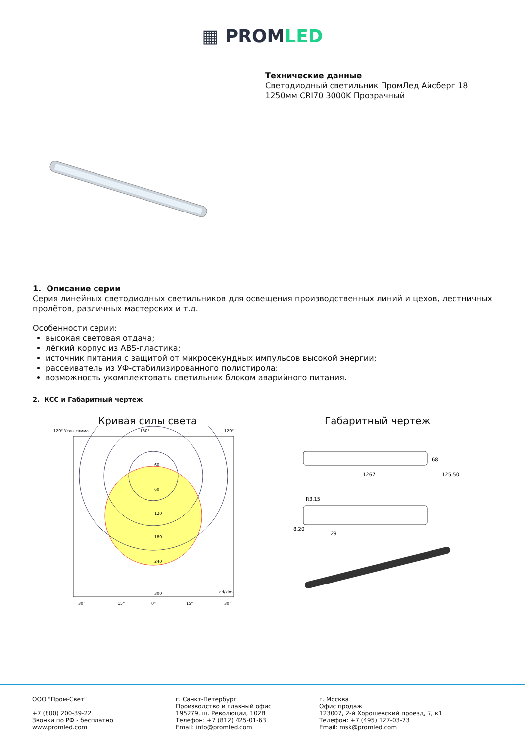▦ PROMLED
Технические данные
Светодиодный светильник ПромЛед Айсберг 18
1250мм CRI70 3000K Прозрачный
1. Описание серии
Серия линейных светодиодных светильников для освещения производственных линий и цехов, лестничных пролётов, различных мастерских и т.д.
Особенности серии:
высокая световая отдача;
лёгкий корпус из ABS-пластика;
источник питания с защитой от микросекундных импульсов высокой энергии;
рассеиватель из УФ-стабилизированного полистирола;
возможность укомплектовать светильник блоком аварийного питания.
2. КСС и Габаритный чертеж
Кривая силы света
120° Углы гамма
180°
120°
60
60
120
180
240
300
cd/klm
30°
15°
0°
15°
30°
Габаритный чертеж
1267
68
125,50
R3,15
8,20
29
ООО "Пром-Свет"
+7 (800) 200-39-22
Звонки по РФ - бесплатно
www.promled.com
г. Санкт-Петербург
Производство и главный офис
195279, ш. Революции, 102В
Телефон: +7 (812) 425-01-63
Email: info@promled.com
г. Москва
Офис продаж
123007, 2-й Хорошевский проезд, 7, к1
Телефон: +7 (495) 127-03-73
Email: msk@promled.com